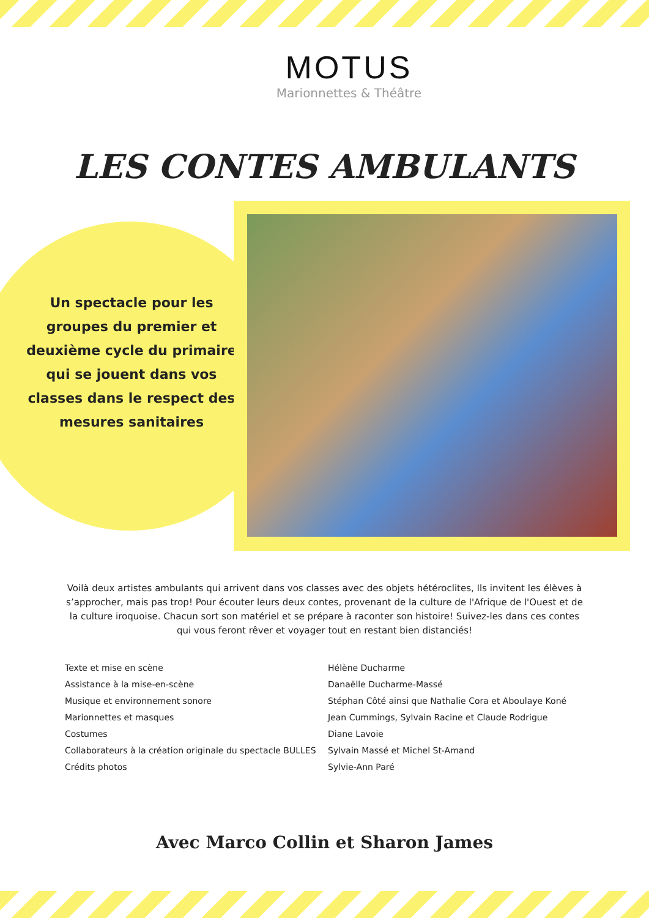MOTUS
Marionnettes & Théâtre
LES CONTES AMBULANTS
Un spectacle pour les groupes du premier et deuxième cycle du primaire qui se jouent dans vos classes dans le respect des mesures sanitaires
Voilà deux artistes ambulants qui arrivent dans vos classes avec des objets hétéroclites, Ils invitent les élèves à s’approcher, mais pas trop! Pour écouter leurs deux contes, provenant de la culture de l'Afrique de l'Ouest et de la culture iroquoise. Chacun sort son matériel et se prépare à raconter son histoire! Suivez-les dans ces contes qui vous feront rêver et voyager tout en restant bien distanciés!
| Texte et mise en scène | Hélène Ducharme |
| Assistance à la mise-en-scène | Danaëlle Ducharme-Massé |
| Musique et environnement sonore | Stéphan Côté ainsi que Nathalie Cora et Aboulaye Koné |
| Marionnettes et masques | Jean Cummings, Sylvain Racine et Claude Rodrigue |
| Costumes | Diane Lavoie |
| Collaborateurs à la création originale du spectacle BULLES | Sylvain Massé et Michel St-Amand |
| Crédits photos | Sylvie-Ann Paré |
Avec Marco Collin et Sharon James